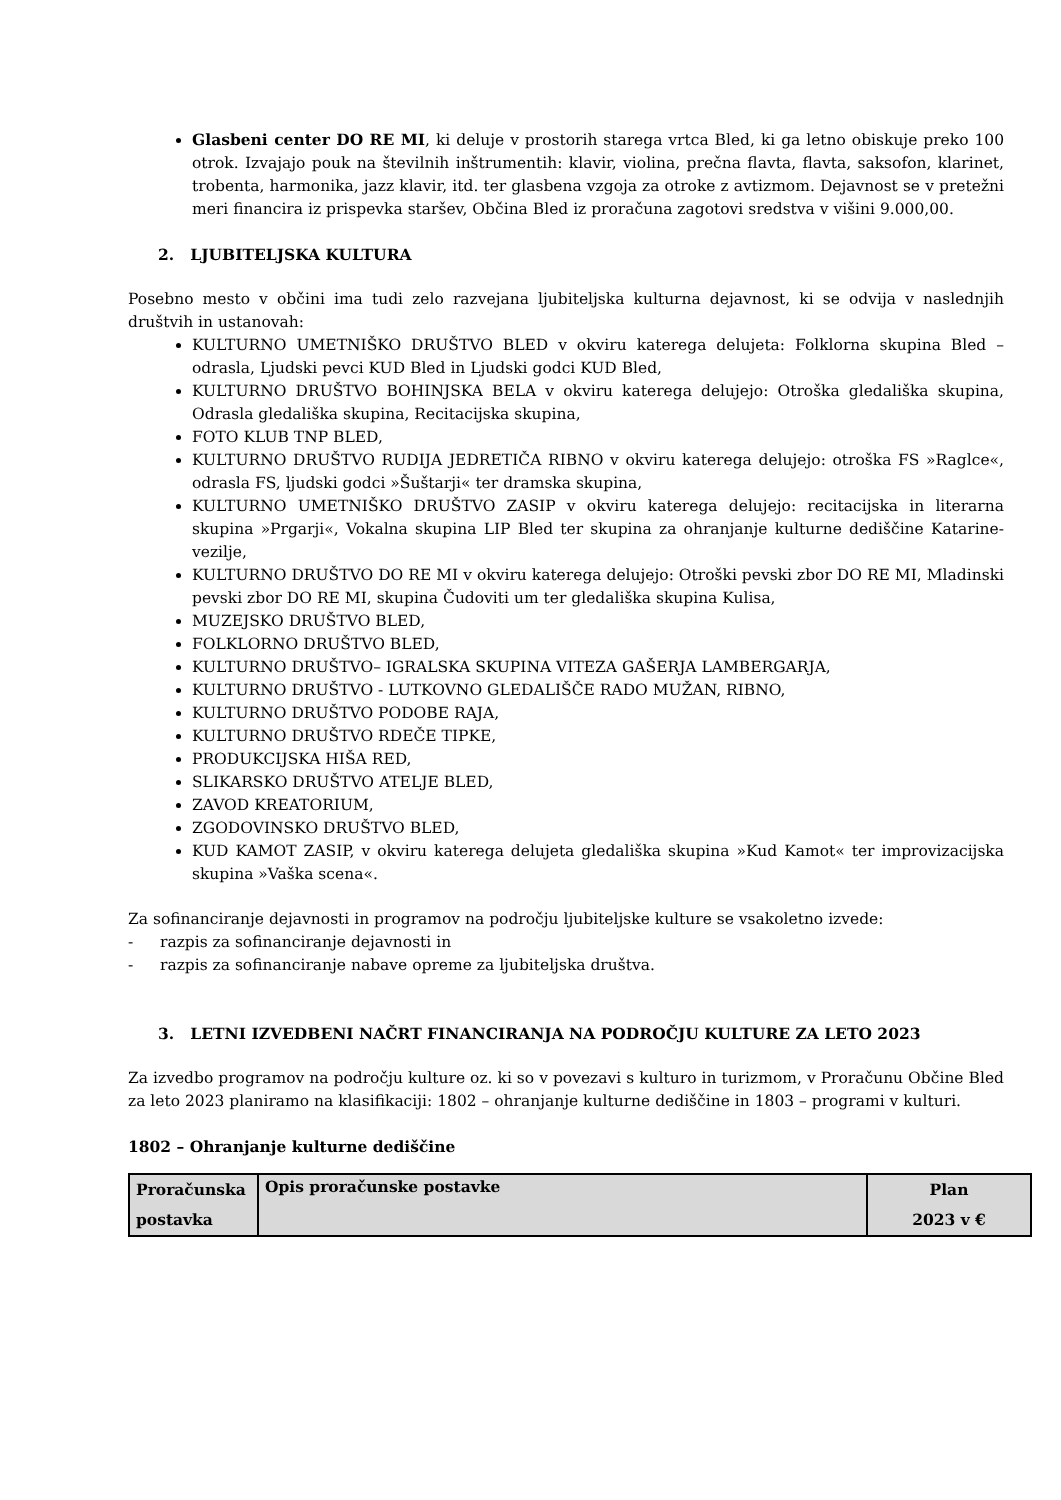Glasbeni center DO RE MI, ki deluje v prostorih starega vrtca Bled, ki ga letno obiskuje preko 100 otrok. Izvajajo pouk na številnih inštrumentih: klavir, violina, prečna flavta, flavta, saksofon, klarinet, trobenta, harmonika, jazz klavir, itd. ter glasbena vzgoja za otroke z avtizmom. Dejavnost se v pretežni meri financira iz prispevka staršev, Občina Bled iz proračuna zagotovi sredstva v višini 9.000,00.
2. LJUBITELJSKA KULTURA
Posebno mesto v občini ima tudi zelo razvejana ljubiteljska kulturna dejavnost, ki se odvija v naslednjih društvih in ustanovah:
KULTURNO UMETNIŠKO DRUŠTVO BLED v okviru katerega delujeta: Folklorna skupina Bled – odrasla, Ljudski pevci KUD Bled in Ljudski godci KUD Bled,
KULTURNO DRUŠTVO BOHINJSKA BELA v okviru katerega delujejo: Otroška gledališka skupina, Odrasla gledališka skupina, Recitacijska skupina,
FOTO KLUB TNP BLED,
KULTURNO DRUŠTVO RUDIJA JEDRETIČA RIBNO v okviru katerega delujejo: otroška FS »Raglce«, odrasla FS, ljudski godci »Šuštarji« ter dramska skupina,
KULTURNO UMETNIŠKO DRUŠTVO ZASIP v okviru katerega delujejo: recitacijska in literarna skupina »Prgarji«, Vokalna skupina LIP Bled ter skupina za ohranjanje kulturne dediščine Katarine-vezilje,
KULTURNO DRUŠTVO DO RE MI v okviru katerega delujejo: Otroški pevski zbor DO RE MI, Mladinski pevski zbor DO RE MI, skupina Čudoviti um ter gledališka skupina Kulisa,
MUZEJSKO DRUŠTVO BLED,
FOLKLORNO DRUŠTVO BLED,
KULTURNO DRUŠTVO– IGRALSKA SKUPINA VITEZA GAŠERJA LAMBERGARJA,
KULTURNO DRUŠTVO - LUTKOVNO GLEDALIŠČE RADO MUŽAN, RIBNO,
KULTURNO DRUŠTVO PODOBE RAJA,
KULTURNO DRUŠTVO RDEČE TIPKE,
PRODUKCIJSKA HIŠA RED,
SLIKARSKO DRUŠTVO ATELJE BLED,
ZAVOD KREATORIUM,
ZGODOVINSKO DRUŠTVO BLED,
KUD KAMOT ZASIP, v okviru katerega delujeta gledališka skupina »Kud Kamot« ter improvizacijska skupina »Vaška scena«.
Za sofinanciranje dejavnosti in programov na področju ljubiteljske kulture se vsakoletno izvede:
- razpis za sofinanciranje dejavnosti in
- razpis za sofinanciranje nabave opreme za ljubiteljska društva.
3. LETNI IZVEDBENI NAČRT FINANCIRANJA NA PODROČJU KULTURE ZA LETO 2023
Za izvedbo programov na področju kulture oz. ki so v povezavi s kulturo in turizmom, v Proračunu Občine Bled za leto 2023 planiramo na klasifikaciji: 1802 – ohranjanje kulturne dediščine in 1803 – programi v kulturi.
1802 – Ohranjanje kulturne dediščine
| Proračunska postavka | Opis proračunske postavke | Plan 2023 v € |
| --- | --- | --- |